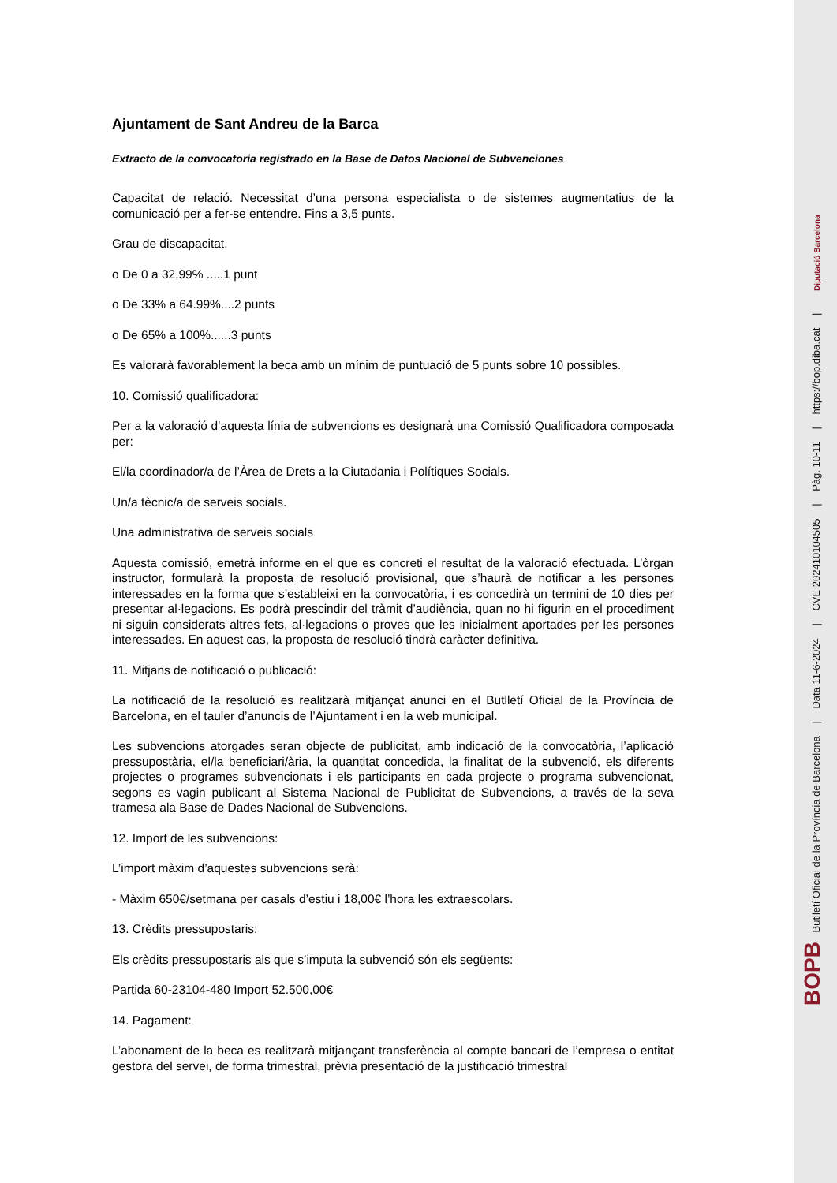Ajuntament de Sant Andreu de la Barca
Extracto de la convocatoria registrado en la Base de Datos Nacional de Subvenciones
Capacitat de relació. Necessitat d’una persona especialista o de sistemes augmentatius de la comunicació per a fer-se entendre. Fins a 3,5 punts.
Grau de discapacitat.
o De 0 a 32,99% .....1 punt
o De 33% a 64.99%....2 punts
o De 65% a 100%......3 punts
Es valorarà favorablement la beca amb un mínim de puntuació de 5 punts sobre 10 possibles.
10. Comissió qualificadora:
Per a la valoració d’aquesta línia de subvencions es designarà una Comissió Qualificadora composada per:
El/la coordinador/a de l’Àrea de Drets a la Ciutadania i Polítiques Socials.
Un/a tècnic/a de serveis socials.
Una administrativa de serveis socials
Aquesta comissió, emetrà informe en el que es concreti el resultat de la valoració efectuada. L’òrgan instructor, formularà la proposta de resolució provisional, que s’haurà de notificar a les persones interessades en la forma que s’estableixi en la convocatòria, i es concedirà un termini de 10 dies per presentar al·legacions. Es podrà prescindir del tràmit d’audiència, quan no hi figurin en el procediment ni siguin considerats altres fets, al·legacions o proves que les inicialment aportades per les persones interessades. En aquest cas, la proposta de resolució tindrà caràcter definitiva.
11. Mitjans de notificació o publicació:
La notificació de la resolució es realitzarà mitjançat anunci en el Butlletí Oficial de la Província de Barcelona, en el tauler d’anuncis de l’Ajuntament i en la web municipal.
Les subvencions atorgades seran objecte de publicitat, amb indicació de la convocatòria, l’aplicació pressupostària, el/la beneficiari/ària, la quantitat concedida, la finalitat de la subvenció, els diferents projectes o programes subvencionats i els participants en cada projecte o programa subvencionat, segons es vagin publicant al Sistema Nacional de Publicitat de Subvencions, a través de la seva tramesa ala Base de Dades Nacional de Subvencions.
12. Import de les subvencions:
L’import màxim d’aquestes subvencions serà:
- Màxim 650€/setmana per casals d’estiu i 18,00€ l’hora les extraescolars.
13. Crèdits pressupostaris:
Els crèdits pressupostaris als que s’imputa la subvenció són els següents:
Partida 60-23104-480 Import 52.500,00€
14. Pagament:
L’abonament de la beca es realitzarà mitjançant transferència al compte bancari de l’empresa o entitat gestora del servei, de forma trimestral, prèvia presentació de la justificació trimestral
BOPB Butlletí Oficial de la Província de Barcelona | Data 11-6-2024 | CVE 202410104505 | Pàg. 10-11 | https://bop.diba.cat | Diputació Barcelona